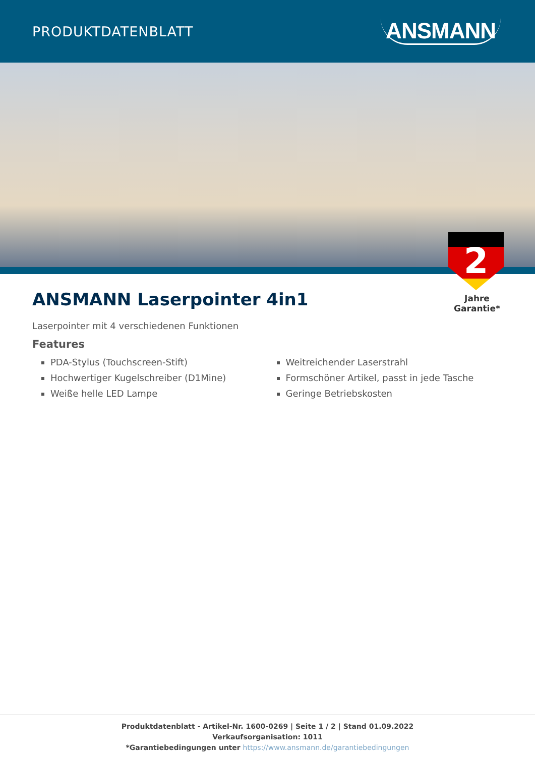PRODUKTDATENBLATT
ANSMANN
2
Jahre Garantie*
ANSMANN Laserpointer 4in1
Laserpointer mit 4 verschiedenen Funktionen
Features
PDA-Stylus (Touchscreen-Stift)
Hochwertiger Kugelschreiber (D1Mine)
Weiße helle LED Lampe
Weitreichender Laserstrahl
Formschöner Artikel, passt in jede Tasche
Geringe Betriebskosten
Produktdatenblatt - Artikel-Nr. 1600-0269 | Seite 1 / 2 | Stand 01.09.2022
Verkaufsorganisation: 1011
*Garantiebedingungen unter https://www.ansmann.de/garantiebedingungen